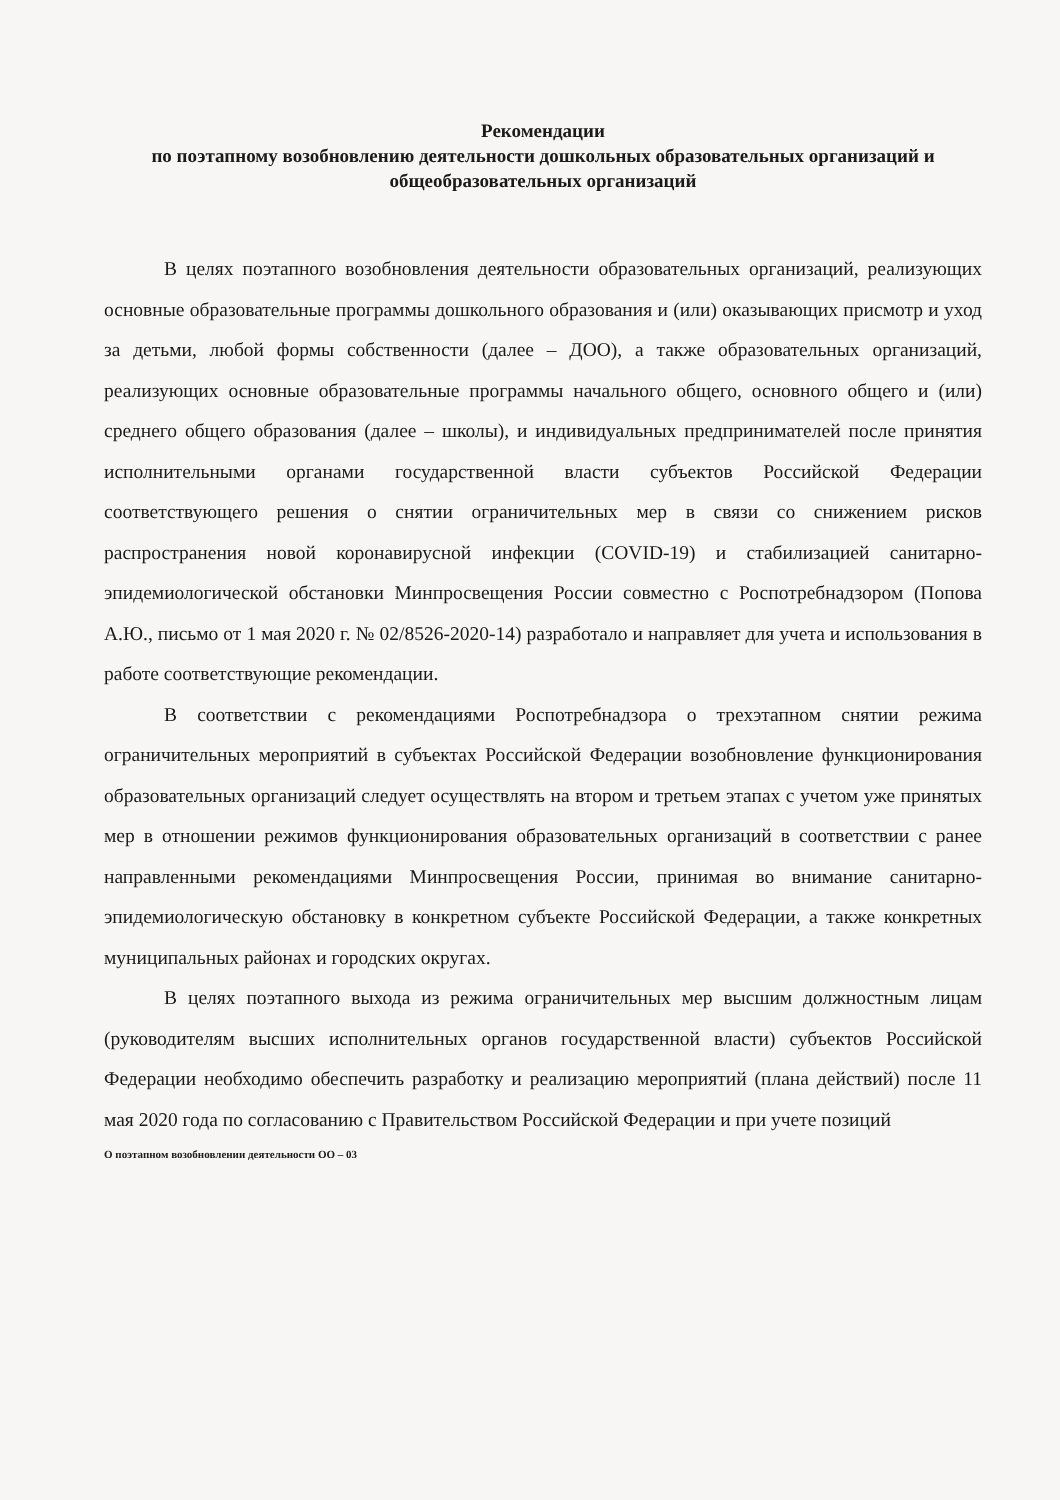Рекомендации
по поэтапному возобновлению деятельности дошкольных образовательных организаций и общеобразовательных организаций
В целях поэтапного возобновления деятельности образовательных организаций, реализующих основные образовательные программы дошкольного образования и (или) оказывающих присмотр и уход за детьми, любой формы собственности (далее – ДОО), а также образовательных организаций, реализующих основные образовательные программы начального общего, основного общего и (или) среднего общего образования (далее – школы), и индивидуальных предпринимателей после принятия исполнительными органами государственной власти субъектов Российской Федерации соответствующего решения о снятии ограничительных мер в связи со снижением рисков распространения новой коронавирусной инфекции (COVID-19) и стабилизацией санитарно-эпидемиологической обстановки Минпросвещения России совместно с Роспотребнадзором (Попова А.Ю., письмо от 1 мая 2020 г. № 02/8526-2020-14) разработало и направляет для учета и использования в работе соответствующие рекомендации.
В соответствии с рекомендациями Роспотребнадзора о трехэтапном снятии режима ограничительных мероприятий в субъектах Российской Федерации возобновление функционирования образовательных организаций следует осуществлять на втором и третьем этапах с учетом уже принятых мер в отношении режимов функционирования образовательных организаций в соответствии с ранее направленными рекомендациями Минпросвещения России, принимая во внимание санитарно-эпидемиологическую обстановку в конкретном субъекте Российской Федерации, а также конкретных муниципальных районах и городских округах.
В целях поэтапного выхода из режима ограничительных мер высшим должностным лицам (руководителям высших исполнительных органов государственной власти) субъектов Российской Федерации необходимо обеспечить разработку и реализацию мероприятий (плана действий) после 11 мая 2020 года по согласованию с Правительством Российской Федерации и при учете позиций
О поэтапном возобновлении деятельности ОО – 03